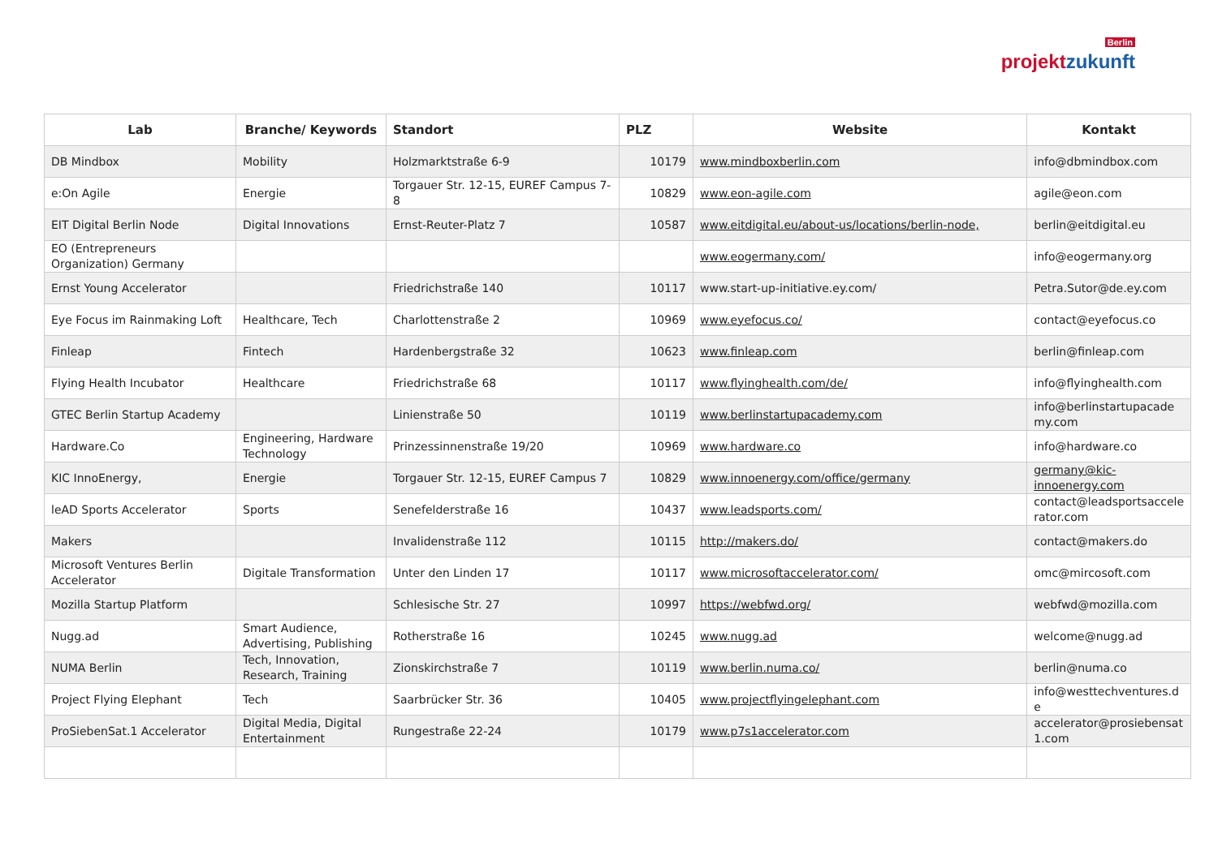Berlin
projektzukunft
| Lab | Branche/ Keywords | Standort | PLZ | Website | Kontakt |
| --- | --- | --- | --- | --- | --- |
| DB Mindbox | Mobility | Holzmarktstraße 6-9 | 10179 | www.mindboxberlin.com | info@dbmindbox.com |
| e:On Agile | Energie | Torgauer Str. 12-15, EUREF Campus 7-8 | 10829 | www.eon-agile.com | agile@eon.com |
| EIT Digital Berlin Node | Digital Innovations | Ernst-Reuter-Platz 7 | 10587 | www.eitdigital.eu/about-us/locations/berlin-node, | berlin@eitdigital.eu |
| EO (Entrepreneurs Organization) Germany | | | | www.eogermany.com/ | info@eogermany.org |
| Ernst Young Accelerator | | Friedrichstraße 140 | 10117 | www.start-up-initiative.ey.com/ | Petra.Sutor@de.ey.com |
| Eye Focus im Rainmaking Loft | Healthcare, Tech | Charlottenstraße 2 | 10969 | www.eyefocus.co/ | contact@eyefocus.co |
| Finleap | Fintech | Hardenbergstraße 32 | 10623 | www.finleap.com | berlin@finleap.com |
| Flying Health Incubator | Healthcare | Friedrichstraße 68 | 10117 | www.flyinghealth.com/de/ | info@flyinghealth.com |
| GTEC Berlin Startup Academy | | Linienstraße 50 | 10119 | www.berlinstartupacademy.com | info@berlinstartupacade my.com |
| Hardware.Co | Engineering, Hardware Technology | Prinzessinnenstraße 19/20 | 10969 | www.hardware.co | info@hardware.co |
| KIC InnoEnergy, | Energie | Torgauer Str. 12-15, EUREF Campus 7 | 10829 | www.innoenergy.com/office/germany | germany@kic-innoenergy.com |
| leAD Sports Accelerator | Sports | Senefelderstraße 16 | 10437 | www.leadsports.com/ | contact@leadsportsaccele rator.com |
| Makers | | Invalidenstraße 112 | 10115 | http://makers.do/ | contact@makers.do |
| Microsoft Ventures Berlin Accelerator | Digitale Transformation | Unter den Linden 17 | 10117 | www.microsoftaccelerator.com/ | omc@mircosoft.com |
| Mozilla Startup Platform | | Schlesische Str. 27 | 10997 | https://webfwd.org/ | webfwd@mozilla.com |
| Nugg.ad | Smart Audience, Advertising, Publishing | Rotherstraße 16 | 10245 | www.nugg.ad | welcome@nugg.ad |
| NUMA Berlin | Tech, Innovation, Research, Training | Zionskirchstraße 7 | 10119 | www.berlin.numa.co/ | berlin@numa.co |
| Project Flying Elephant | Tech | Saarbrücker Str. 36 | 10405 | www.projectflyingelephant.com | info@westtechventures.d e |
| ProSiebenSat.1 Accelerator | Digital Media, Digital Entertainment | Rungestraße 22-24 | 10179 | www.p7s1accelerator.com | accelerator@prosiebensat 1.com |